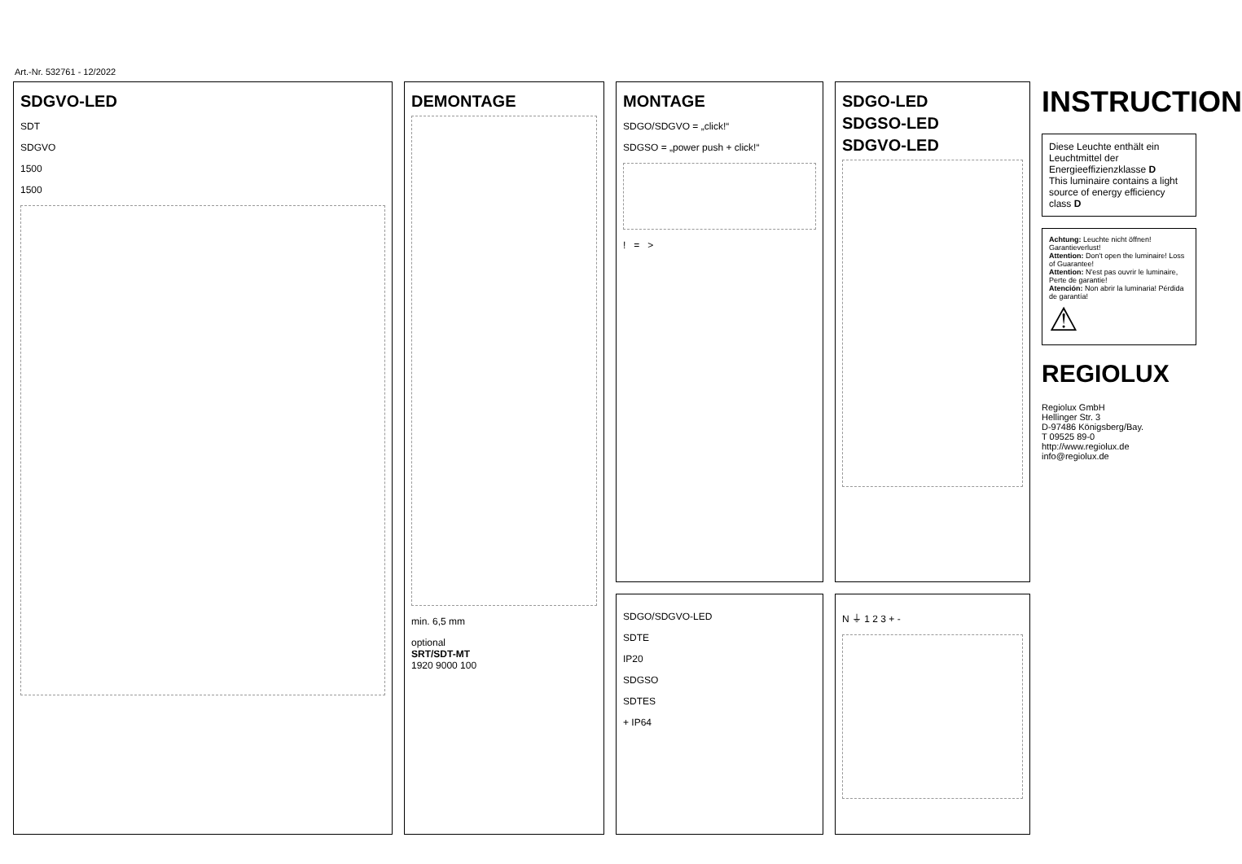Art.-Nr. 532761 - 12/2022
SDGVO-LED
SDT
SDGVO
1500
1500
DEMONTAGE
min. 6,5 mm
optional
SRT/SDT-MT
1920 9000 100
MONTAGE
SDGO/SDGVO = „click!“
SDGSO = „power push + click!“
! = >
SDGO/SDGVO-LED
SDTE
IP20
SDGSO
SDTES
+ IP64
SDGO-LED
SDGSO-LED
SDGVO-LED
N ⏚ 1 2 3 + -
INSTRUCTION
Diese Leuchte enthält ein Leuchtmittel der Energieeffizienzklasse D
This luminaire contains a light source of energy efficiency class D
Achtung: Leuchte nicht öffnen! Garantieverlust!
Attention: Don't open the luminaire! Loss of Guarantee!
Attention: N'est pas ouvrir le luminaire, Perte de garantie!
Atención: Non abrir la luminaria! Pérdida de garantía!
⚠
REGIOLUX
Regiolux GmbH
Hellinger Str. 3
D-97486 Königsberg/Bay.
T 09525 89-0
http://www.regiolux.de
info@regiolux.de